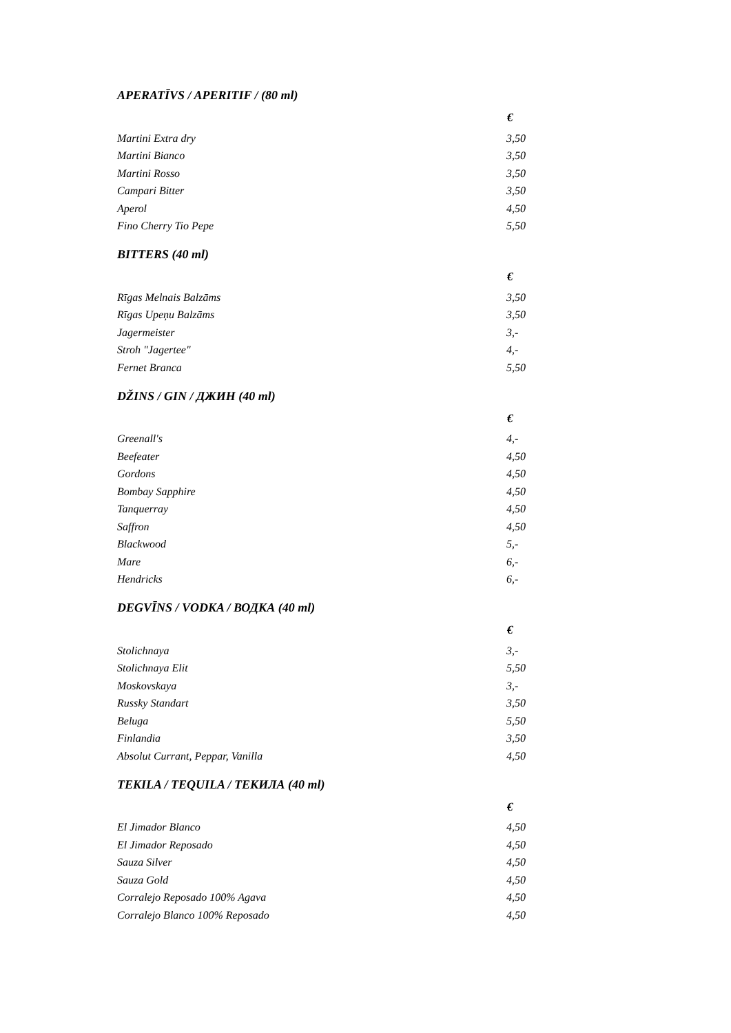APERATĪVS / APERITIF / (80 ml)
| | € |
| --- | --- |
| Martini Extra dry | 3,50 |
| Martini Bianco | 3,50 |
| Martini Rosso | 3,50 |
| Campari Bitter | 3,50 |
| Aperol | 4,50 |
| Fino Cherry Tio Pepe | 5,50 |
BITTERS (40 ml)
| | € |
| --- | --- |
| Rīgas Melnais Balzāms | 3,50 |
| Rīgas Upeņu Balzāms | 3,50 |
| Jagermeister | 3,- |
| Stroh "Jagertee" | 4,- |
| Fernet Branca | 5,50 |
DŽINS / GIN / ДЖИН (40 ml)
| | € |
| --- | --- |
| Greenall's | 4,- |
| Beefeater | 4,50 |
| Gordons | 4,50 |
| Bombay Sapphire | 4,50 |
| Tanquerray | 4,50 |
| Saffron | 4,50 |
| Blackwood | 5,- |
| Mare | 6,- |
| Hendricks | 6,- |
DEGVĪNS / VODKA / ВОДКА (40 ml)
| | € |
| --- | --- |
| Stolichnaya | 3,- |
| Stolichnaya Elit | 5,50 |
| Moskovskaya | 3,- |
| Russky Standart | 3,50 |
| Beluga | 5,50 |
| Finlandia | 3,50 |
| Absolut Currant, Peppar, Vanilla | 4,50 |
TEKILA / TEQUILA / ТЕКИЛА (40 ml)
| | € |
| --- | --- |
| El Jimador Blanco | 4,50 |
| El Jimador Reposado | 4,50 |
| Sauza Silver | 4,50 |
| Sauza Gold | 4,50 |
| Corralejo Reposado 100% Agava | 4,50 |
| Corralejo Blanco 100% Reposado | 4,50 |